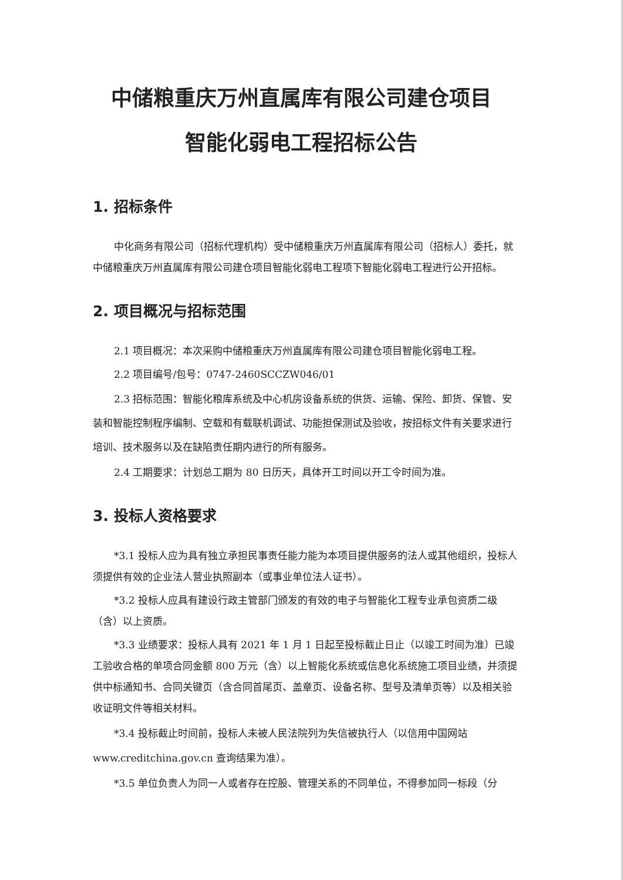中储粮重庆万州直属库有限公司建仓项目
智能化弱电工程招标公告
1. 招标条件
中化商务有限公司（招标代理机构）受中储粮重庆万州直属库有限公司（招标人）委托，就中储粮重庆万州直属库有限公司建仓项目智能化弱电工程项下智能化弱电工程进行公开招标。
2. 项目概况与招标范围
2.1 项目概况：本次采购中储粮重庆万州直属库有限公司建仓项目智能化弱电工程。
2.2 项目编号/包号：0747-2460SCCZW046/01
2.3 招标范围：智能化粮库系统及中心机房设备系统的供货、运输、保险、卸货、保管、安装和智能控制程序编制、空载和有载联机调试、功能担保测试及验收，按招标文件有关要求进行培训、技术服务以及在缺陷责任期内进行的所有服务。
2.4 工期要求：计划总工期为 80 日历天，具体开工时间以开工令时间为准。
3. 投标人资格要求
*3.1 投标人应为具有独立承担民事责任能力能为本项目提供服务的法人或其他组织，投标人须提供有效的企业法人营业执照副本（或事业单位法人证书）。
*3.2 投标人应具有建设行政主管部门颁发的有效的电子与智能化工程专业承包资质二级（含）以上资质。
*3.3 业绩要求：投标人具有 2021 年 1 月 1 日起至投标截止日止（以竣工时间为准）已竣工验收合格的单项合同金额 800 万元（含）以上智能化系统或信息化系统施工项目业绩，并须提供中标通知书、合同关键页（含合同首尾页、盖章页、设备名称、型号及清单页等）以及相关验收证明文件等相关材料。
*3.4 投标截止时间前，投标人未被人民法院列为失信被执行人（以信用中国网站 www.creditchina.gov.cn 查询结果为准）。
*3.5 单位负责人为同一人或者存在控股、管理关系的不同单位，不得参加同一标段（分